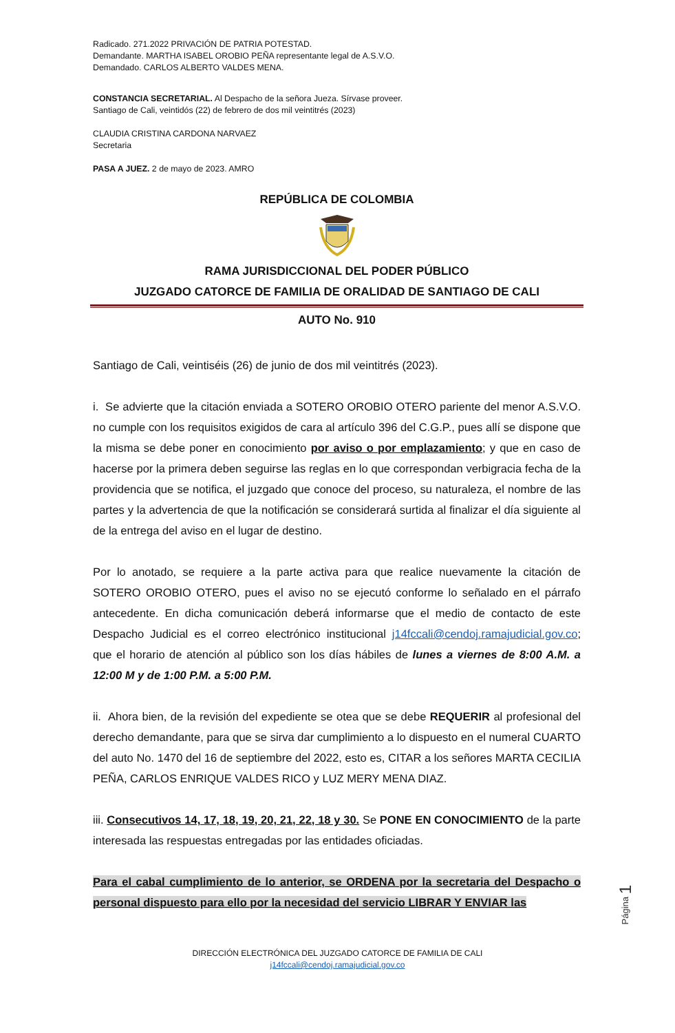Radicado. 271.2022 PRIVACIÓN DE PATRIA POTESTAD.
Demandante. MARTHA ISABEL OROBIO PEÑA representante legal de A.S.V.O.
Demandado. CARLOS ALBERTO VALDES MENA.
CONSTANCIA SECRETARIAL. Al Despacho de la señora Jueza. Sírvase proveer.
Santiago de Cali, veintidós (22) de febrero de dos mil veintitrés (2023)
CLAUDIA CRISTINA CARDONA NARVAEZ
Secretaria
PASA A JUEZ. 2 de mayo de 2023. AMRO
REPÚBLICA DE COLOMBIA
RAMA JURISDICCIONAL DEL PODER PÚBLICO
JUZGADO CATORCE DE FAMILIA DE ORALIDAD DE SANTIAGO DE CALI
AUTO No. 910
Santiago de Cali, veintiséis (26) de junio de dos mil veintitrés (2023).
i. Se advierte que la citación enviada a SOTERO OROBIO OTERO pariente del menor A.S.V.O. no cumple con los requisitos exigidos de cara al artículo 396 del C.G.P., pues allí se dispone que la misma se debe poner en conocimiento por aviso o por emplazamiento; y que en caso de hacerse por la primera deben seguirse las reglas en lo que correspondan verbigracia fecha de la providencia que se notifica, el juzgado que conoce del proceso, su naturaleza, el nombre de las partes y la advertencia de que la notificación se considerará surtida al finalizar el día siguiente al de la entrega del aviso en el lugar de destino.
Por lo anotado, se requiere a la parte activa para que realice nuevamente la citación de SOTERO OROBIO OTERO, pues el aviso no se ejecutó conforme lo señalado en el párrafo antecedente. En dicha comunicación deberá informarse que el medio de contacto de este Despacho Judicial es el correo electrónico institucional j14fccali@cendoj.ramajudicial.gov.co; que el horario de atención al público son los días hábiles de lunes a viernes de 8:00 A.M. a 12:00 M y de 1:00 P.M. a 5:00 P.M.
ii. Ahora bien, de la revisión del expediente se otea que se debe REQUERIR al profesional del derecho demandante, para que se sirva dar cumplimiento a lo dispuesto en el numeral CUARTO del auto No. 1470 del 16 de septiembre del 2022, esto es, CITAR a los señores MARTA CECILIA PEÑA, CARLOS ENRIQUE VALDES RICO y LUZ MERY MENA DIAZ.
iii. Consecutivos 14, 17, 18, 19, 20, 21, 22, 18 y 30. Se PONE EN CONOCIMIENTO de la parte interesada las respuestas entregadas por las entidades oficiadas.
Para el cabal cumplimiento de lo anterior, se ORDENA por la secretaria del Despacho o personal dispuesto para ello por la necesidad del servicio LIBRAR Y ENVIAR las
Página 1
DIRECCIÓN ELECTRÓNICA DEL JUZGADO CATORCE DE FAMILIA DE CALI
j14fccali@cendoj.ramajudicial.gov.co